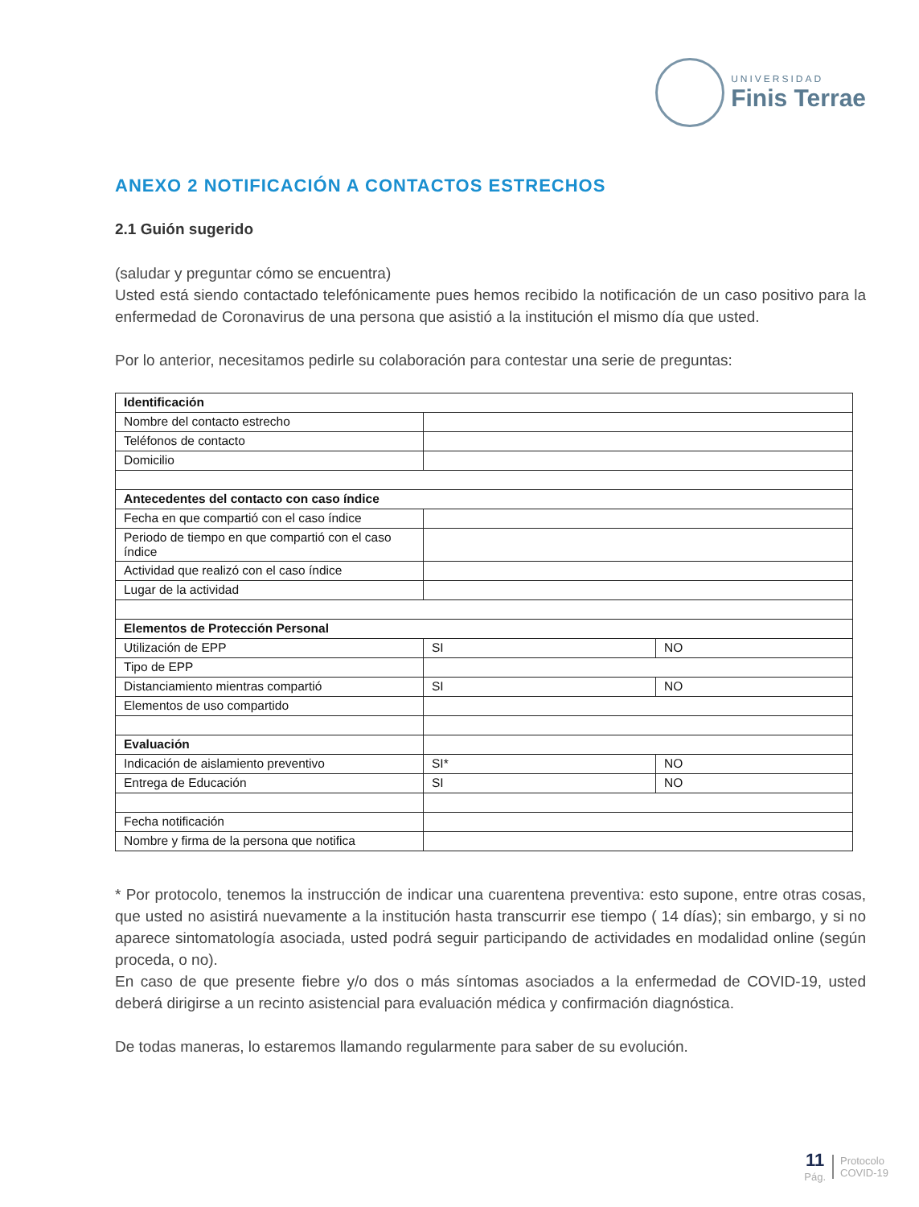UNIVERSIDAD
Finis Terrae
ANEXO 2 NOTIFICACIÓN A CONTACTOS ESTRECHOS
2.1 Guión sugerido
(saludar y preguntar cómo se encuentra)
Usted está siendo contactado telefónicamente pues hemos recibido la notificación de un caso positivo para la enfermedad de Coronavirus de una persona que asistió a la institución el mismo día que usted.
Por lo anterior, necesitamos pedirle su colaboración para contestar una serie de preguntas:
| Identificación | | |
| Nombre del contacto estrecho | | |
| Teléfonos de contacto | | |
| Domicilio | | |
| Antecedentes del contacto con caso índice | | |
| Fecha en que compartió con el caso índice | | |
| Periodo de tiempo en que compartió con el caso índice | | |
| Actividad que realizó con el caso índice | | |
| Lugar de la actividad | | |
| Elementos de Protección Personal | | |
| Utilización de EPP | SI | NO |
| Tipo de EPP | | |
| Distanciamiento mientras compartió | SI | NO |
| Elementos de uso compartido | | |
| Evaluación | | |
| Indicación de aislamiento preventivo | SI* | NO |
| Entrega de Educación | SI | NO |
| Fecha notificación | | |
| Nombre y firma de la persona que notifica | | |
* Por protocolo, tenemos la instrucción de indicar una cuarentena preventiva: esto supone, entre otras cosas, que usted no asistirá nuevamente a la institución hasta transcurrir ese tiempo ( 14 días); sin embargo, y si no aparece sintomatología asociada, usted podrá seguir participando de actividades en modalidad online (según proceda, o no).
En caso de que presente fiebre y/o dos o más síntomas asociados a la enfermedad de COVID-19, usted deberá dirigirse a un recinto asistencial para evaluación médica y confirmación diagnóstica.
De todas maneras, lo estaremos llamando regularmente para saber de su evolución.
11
Pág.
Protocolo
COVID-19